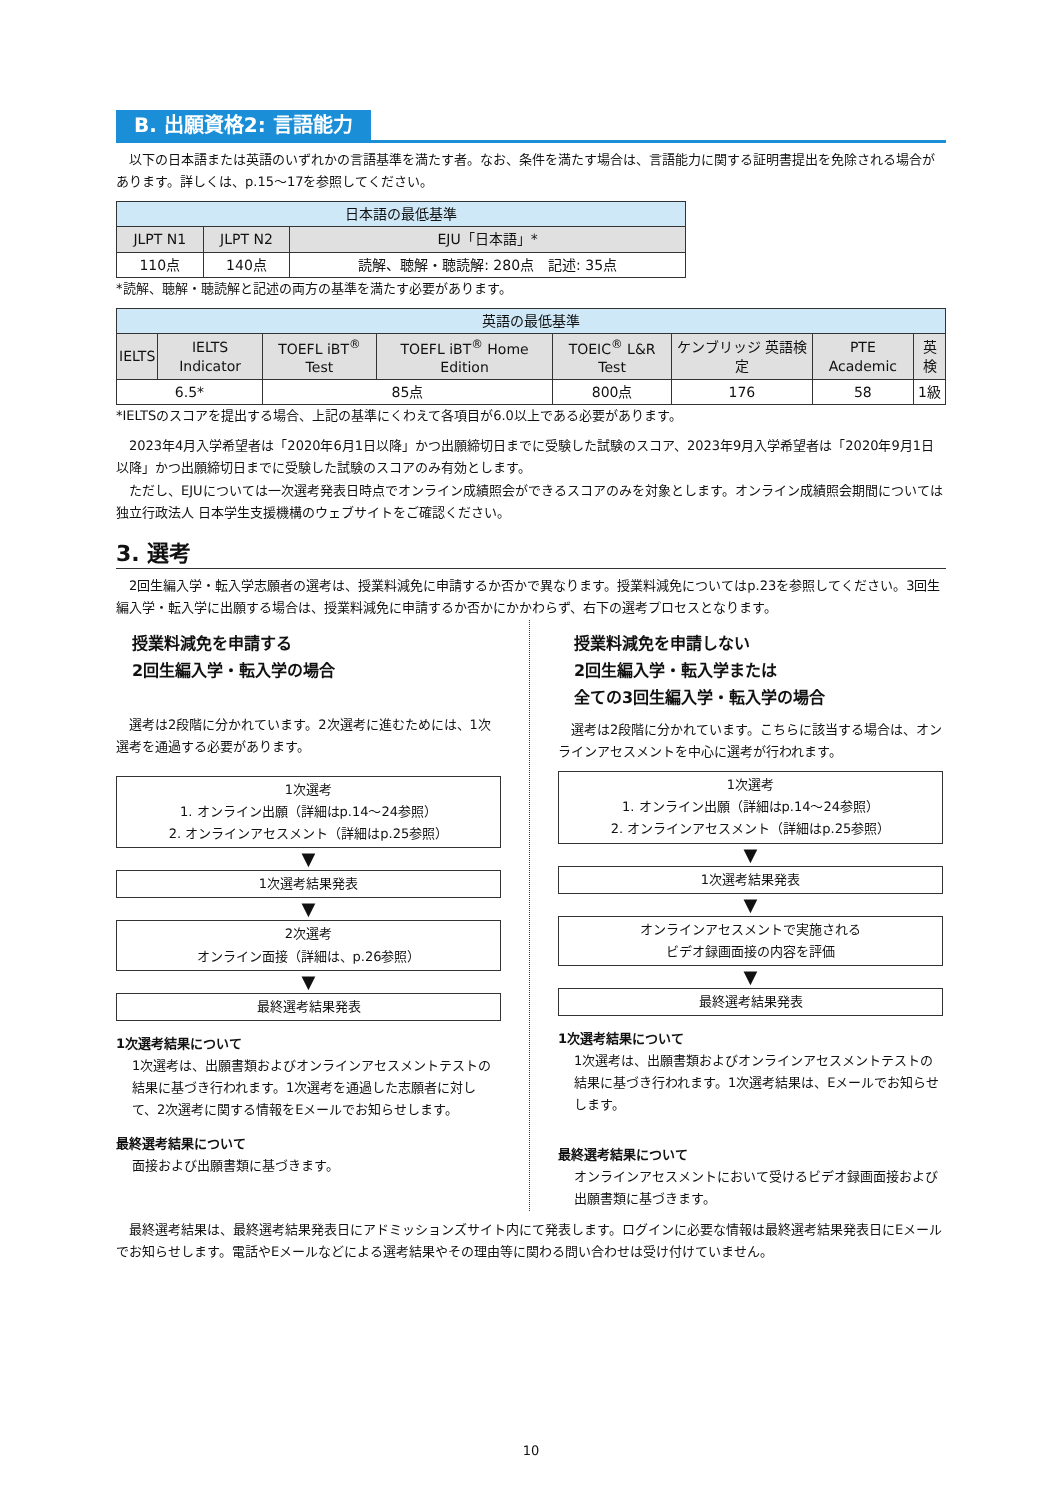B. 出願資格2: 言語能力
以下の日本語または英語のいずれかの言語基準を満たす者。なお、条件を満たす場合は、言語能力に関する証明書提出を免除される場合があります。詳しくは、p.15～17を参照してください。
| 日本語の最低基準 | | |
| --- | --- | --- |
| JLPT N1 | JLPT N2 | EJU「日本語」* |
| 110点 | 140点 | 読解、聴解・聴読解: 280点 記述: 35点 |
*読解、聴解・聴読解と記述の両方の基準を満たす必要があります。
| 英語の最低基準 | | | | | | | |
| --- | --- | --- | --- | --- | --- | --- | --- |
| IELTS | IELTS Indicator | TOEFL iBT<sup>®</sup> Test | TOEFL iBT<sup>®</sup> Home Edition | TOEIC<sup>®</sup> L&R Test | ケンブリッジ 英語検定 | PTE Academic | 英検 |
| 6.5* | | 85点 | | 800点 | 176 | 58 | 1級 |
*IELTSのスコアを提出する場合、上記の基準にくわえて各項目が6.0以上である必要があります。
2023年4月入学希望者は「2020年6月1日以降」かつ出願締切日までに受験した試験のスコア、2023年9月入学希望者は「2020年9月1日以降」かつ出願締切日までに受験した試験のスコアのみ有効とします。
ただし、EJUについては一次選考発表日時点でオンライン成績照会ができるスコアのみを対象とします。オンライン成績照会期間については独立行政法人 日本学生支援機構のウェブサイトをご確認ください。
3. 選考
2回生編入学・転入学志願者の選考は、授業料減免に申請するか否かで異なります。授業料減免についてはp.23を参照してください。3回生編入学・転入学に出願する場合は、授業料減免に申請するか否かにかかわらず、右下の選考プロセスとなります。
授業料減免を申請する
2回生編入学・転入学の場合
選考は2段階に分かれています。2次選考に進むためには、1次選考を通過する必要があります。
1次選考
1. オンライン出願（詳細はp.14～24参照）
2. オンラインアセスメント（詳細はp.25参照）
▼
1次選考結果発表
▼
2次選考
オンライン面接（詳細は、p.26参照）
▼
最終選考結果発表
1次選考結果について
1次選考は、出願書類およびオンラインアセスメントテストの結果に基づき行われます。1次選考を通過した志願者に対して、2次選考に関する情報をEメールでお知らせします。
最終選考結果について
面接および出願書類に基づきます。
授業料減免を申請しない
2回生編入学・転入学または
全ての3回生編入学・転入学の場合
選考は2段階に分かれています。こちらに該当する場合は、オンラインアセスメントを中心に選考が行われます。
1次選考
1. オンライン出願（詳細はp.14～24参照）
2. オンラインアセスメント（詳細はp.25参照）
▼
1次選考結果発表
▼
オンラインアセスメントで実施される
ビデオ録画面接の内容を評価
▼
最終選考結果発表
1次選考結果について
1次選考は、出願書類およびオンラインアセスメントテストの結果に基づき行われます。1次選考結果は、Eメールでお知らせします。
最終選考結果について
オンラインアセスメントにおいて受けるビデオ録画面接および出願書類に基づきます。
最終選考結果は、最終選考結果発表日にアドミッションズサイト内にて発表します。ログインに必要な情報は最終選考結果発表日にEメールでお知らせします。電話やEメールなどによる選考結果やその理由等に関わる問い合わせは受け付けていません。
10